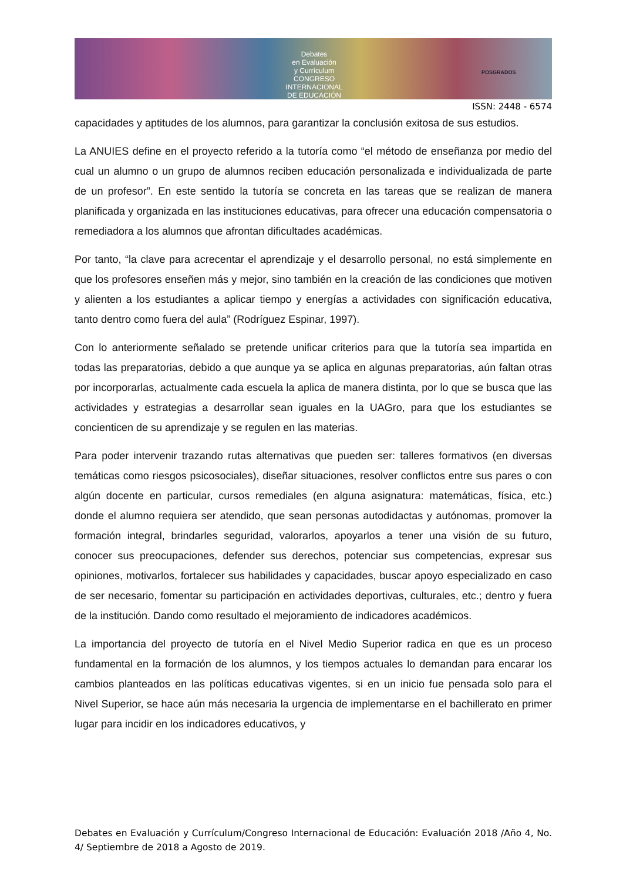Debates
en Evaluación
y Currículum
CONGRESO INTERNACIONAL
DE EDUCACIÓN
POSGRADOS
ISSN: 2448 - 6574
capacidades y aptitudes de los alumnos, para garantizar la conclusión exitosa de sus estudios.
La ANUIES define en el proyecto referido a la tutoría como “el método de enseñanza por medio del cual un alumno o un grupo de alumnos reciben educación personalizada e individualizada de parte de un profesor”. En este sentido la tutoría se concreta en las tareas que se realizan de manera planificada y organizada en las instituciones educativas, para ofrecer una educación compensatoria o remediadora a los alumnos que afrontan dificultades académicas.
Por tanto, “la clave para acrecentar el aprendizaje y el desarrollo personal, no está simplemente en que los profesores enseñen más y mejor, sino también en la creación de las condiciones que motiven y alienten a los estudiantes a aplicar tiempo y energías a actividades con significación educativa, tanto dentro como fuera del aula” (Rodríguez Espinar, 1997).
Con lo anteriormente señalado se pretende unificar criterios para que la tutoría sea impartida en todas las preparatorias, debido a que aunque ya se aplica en algunas preparatorias, aún faltan otras por incorporarlas, actualmente cada escuela la aplica de manera distinta, por lo que se busca que las actividades y estrategias a desarrollar sean iguales en la UAGro, para que los estudiantes se concienticen de su aprendizaje y se regulen en las materias.
Para poder intervenir trazando rutas alternativas que pueden ser: talleres formativos (en diversas temáticas como riesgos psicosociales), diseñar situaciones, resolver conflictos entre sus pares o con algún docente en particular, cursos remediales (en alguna asignatura: matemáticas, física, etc.) donde el alumno requiera ser atendido, que sean personas autodidactas y autónomas, promover la formación integral, brindarles seguridad, valorarlos, apoyarlos a tener una visión de su futuro, conocer sus preocupaciones, defender sus derechos, potenciar sus competencias, expresar sus opiniones, motivarlos, fortalecer sus habilidades y capacidades, buscar apoyo especializado en caso de ser necesario, fomentar su participación en actividades deportivas, culturales, etc.; dentro y fuera de la institución. Dando como resultado el mejoramiento de indicadores académicos.
La importancia del proyecto de tutoría en el Nivel Medio Superior radica en que es un proceso fundamental en la formación de los alumnos, y los tiempos actuales lo demandan para encarar los cambios planteados en las políticas educativas vigentes, si en un inicio fue pensada solo para el Nivel Superior, se hace aún más necesaria la urgencia de implementarse en el bachillerato en primer lugar para incidir en los indicadores educativos, y
Debates en Evaluación y Currículum/Congreso Internacional de Educación: Evaluación 2018 /Año 4, No. 4/ Septiembre de 2018 a Agosto de 2019.